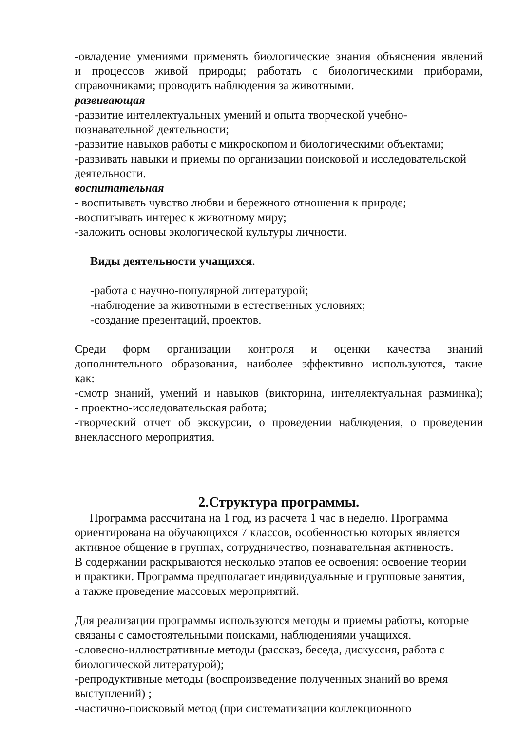-овладение умениями применять биологические знания объяснения явлений
и процессов живой природы; работать с биологическими приборами,
справочниками; проводить наблюдения за животными.
развивающая
-развитие интеллектуальных умений и опыта творческой учебно-
познавательной деятельности;
-развитие навыков работы с микроскопом и биологическими объектами;
-развивать навыки и приемы по организации поисковой и исследовательской деятельности.
воспитательная
- воспитывать чувство любви и бережного отношения к природе;
-воспитывать интерес к животному миру;
-заложить основы экологической культуры личности.
Виды деятельности учащихся.
-работа с научно-популярной литературой;
-наблюдение за животными в естественных условиях;
-создание презентаций, проектов.
Среди форм организации контроля и оценки качества знаний
дополнительного образования, наиболее эффективно используются, такие
как:
-смотр знаний, умений и навыков (викторина, интеллектуальная разминка);
- проектно-исследовательская работа;
-творческий отчет об экскурсии, о проведении наблюдения, о проведении
внеклассного мероприятия.
2.Структура программы.
Программа рассчитана на 1 год, из расчета 1 час в неделю. Программа
ориентирована на обучающихся 7 классов, особенностью которых является
активное общение в группах, сотрудничество, познавательная активность.
В содержании раскрываются несколько этапов ее освоения: освоение теории
и практики. Программа предполагает индивидуальные и групповые занятия,
а также проведение массовых мероприятий.
Для реализации программы используются методы и приемы работы, которые
связаны с самостоятельными поисками, наблюдениями учащихся.
-словесно-иллюстративные методы (рассказ, беседа, дискуссия, работа с
биологической литературой);
-репродуктивные методы (воспроизведение полученных знаний во время
выступлений) ;
-частично-поисковый метод (при систематизации коллекционного